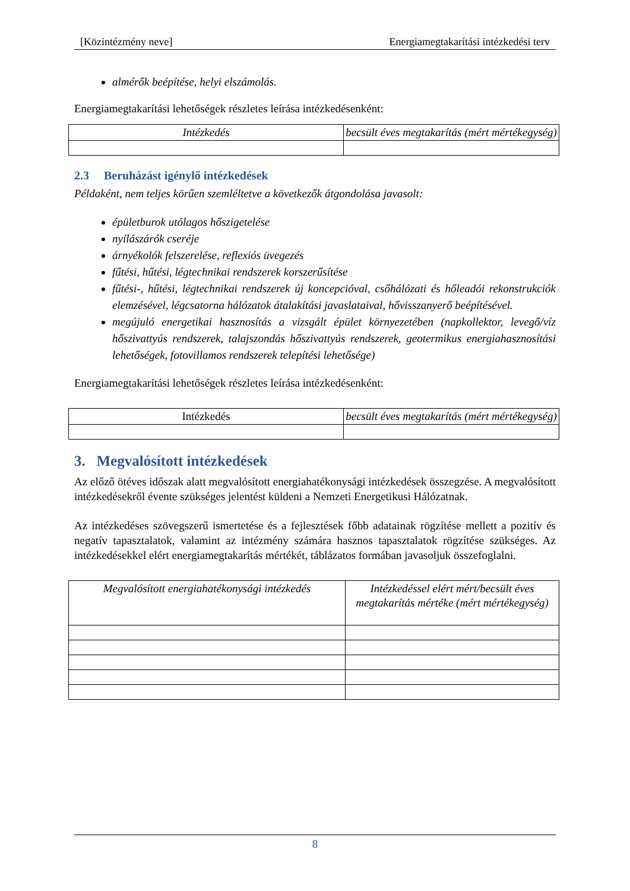[Közintézmény neve] Energiamegtakarítási intézkedési terv
almérők beépítése, helyi elszámolás.
Energiamegtakarítási lehetőségek részletes leírása intézkedésenként:
| Intézkedés | becsült éves megtakarítás (mért mértékegység) |
2.3 Beruházást igénylő intézkedések
Példaként, nem teljes körűen szemléltetve a következők átgondolása javasolt:
épületburok utólagos hőszigetelése
nyílászárók cseréje
árnyékolók felszerelése, reflexiós üvegezés
fűtési, hűtési, légtechnikai rendszerek korszerűsítése
fűtési-, hűtési, légtechnikai rendszerek új koncepcióval, csőhálózati és hőleadói rekonstrukciók elemzésével, légcsatorna hálózatok átalakítási javaslataival, hővisszanyerő beépítésével.
megújuló energetikai hasznosítás a vizsgált épület környezetében (napkollektor, levegő/víz hőszivattyús rendszerek, talajszondás hőszivattyús rendszerek, geotermikus energiahasznosítási lehetőségek, fotovillamos rendszerek telepítési lehetősége)
Energiamegtakarítási lehetőségek részletes leírása intézkedésenként:
| Intézkedés | becsült éves megtakarítás (mért mértékegység) |
3. Megvalósított intézkedések
Az előző ötéves időszak alatt megvalósított energiahatékonysági intézkedések összegzése. A megvalósított intézkedésekről évente szükséges jelentést küldeni a Nemzeti Energetikusi Hálózatnak.
Az intézkedéses szövegszerű ismertetése és a fejlesztések főbb adatainak rögzítése mellett a pozitív és negatív tapasztalatok, valamint az intézmény számára hasznos tapasztalatok rögzítése szükséges. Az intézkedésekkel elért energiamegtakarítás mértékét, táblázatos formában javasoljuk összefoglalni.
| Megvalósított energiahatékonysági intézkedés | Intézkedéssel elért mért/becsült éves megtakarítás mértéke (mért mértékegység) |
8